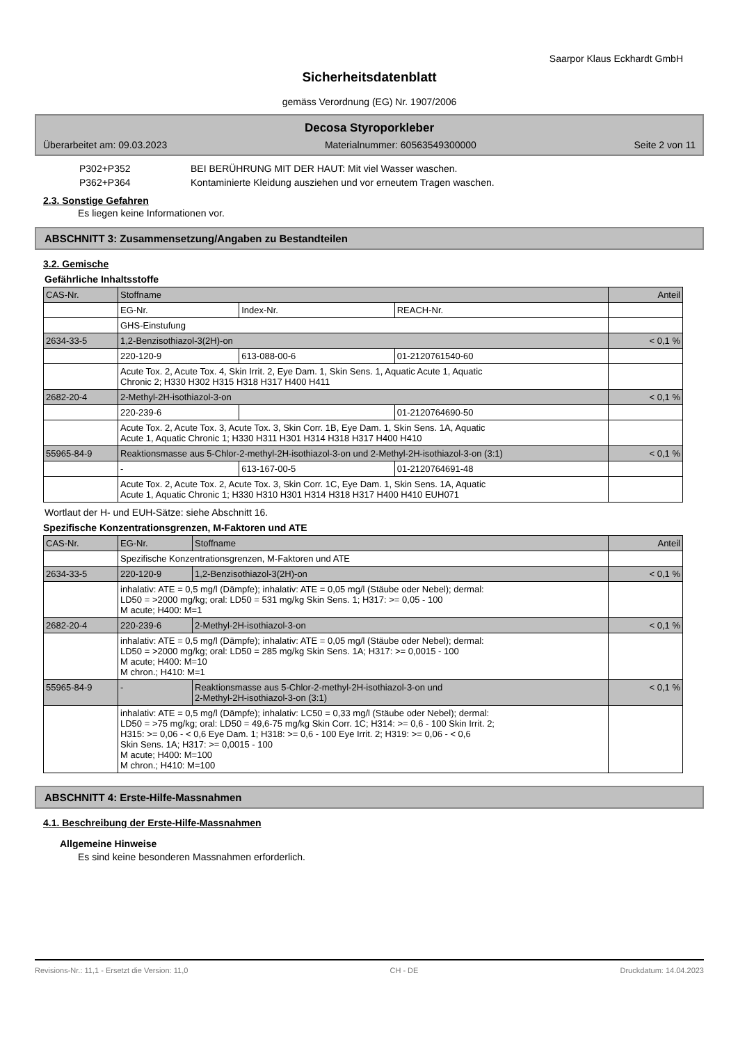Saarpor Klaus Eckhardt GmbH
Sicherheitsdatenblatt
gemäss Verordnung (EG) Nr. 1907/2006
Decosa Styroporkleber
Überarbeitet am: 09.03.2023 Materialnummer: 60563549300000 Seite 2 von 11
P302+P352 BEI BERÜHRUNG MIT DER HAUT: Mit viel Wasser waschen.
P362+P364 Kontaminierte Kleidung ausziehen und vor erneutem Tragen waschen.
2.3. Sonstige Gefahren
Es liegen keine Informationen vor.
ABSCHNITT 3: Zusammensetzung/Angaben zu Bestandteilen
3.2. Gemische
Gefährliche Inhaltsstoffe
| CAS-Nr. | Stoffname | | | Anteil |
| --- | --- | --- | --- | --- |
| | EG-Nr. | Index-Nr. | REACH-Nr. | |
| | GHS-Einstufung | | | |
| 2634-33-5 | 1,2-Benzisothiazol-3(2H)-on | | | < 0,1 % |
| | 220-120-9 | 613-088-00-6 | 01-2120761540-60 | |
| | Acute Tox. 2, Acute Tox. 4, Skin Irrit. 2, Eye Dam. 1, Skin Sens. 1, Aquatic Acute 1, Aquatic Chronic 2; H330 H302 H315 H318 H317 H400 H411 | | | |
| 2682-20-4 | 2-Methyl-2H-isothiazol-3-on | | | < 0,1 % |
| | 220-239-6 | | 01-2120764690-50 | |
| | Acute Tox. 2, Acute Tox. 3, Acute Tox. 3, Skin Corr. 1B, Eye Dam. 1, Skin Sens. 1A, Aquatic Acute 1, Aquatic Chronic 1; H330 H311 H301 H314 H318 H317 H400 H410 | | | |
| 55965-84-9 | Reaktionsmasse aus 5-Chlor-2-methyl-2H-isothiazol-3-on und 2-Methyl-2H-isothiazol-3-on (3:1) | | | < 0,1 % |
| | - | 613-167-00-5 | 01-2120764691-48 | |
| | Acute Tox. 2, Acute Tox. 2, Acute Tox. 3, Skin Corr. 1C, Eye Dam. 1, Skin Sens. 1A, Aquatic Acute 1, Aquatic Chronic 1; H330 H310 H301 H314 H318 H317 H400 H410 EUH071 | | | |
Wortlaut der H- und EUH-Sätze: siehe Abschnitt 16.
Spezifische Konzentrationsgrenzen, M-Faktoren und ATE
| CAS-Nr. | EG-Nr. | Stoffname | Anteil |
| --- | --- | --- | --- |
| | Spezifische Konzentrationsgrenzen, M-Faktoren und ATE | | |
| 2634-33-5 | 220-120-9 | 1,2-Benzisothiazol-3(2H)-on | < 0,1 % |
| | inhalativ: ATE = 0,5 mg/l (Dämpfe); inhalativ: ATE = 0,05 mg/l (Stäube oder Nebel); dermal: LD50 = >2000 mg/kg; oral: LD50 = 531 mg/kg Skin Sens. 1; H317: >= 0,05 - 100 M acute; H400: M=1 | | |
| 2682-20-4 | 220-239-6 | 2-Methyl-2H-isothiazol-3-on | < 0,1 % |
| | inhalativ: ATE = 0,5 mg/l (Dämpfe); inhalativ: ATE = 0,05 mg/l (Stäube oder Nebel); dermal: LD50 = >2000 mg/kg; oral: LD50 = 285 mg/kg Skin Sens. 1A; H317: >= 0,0015 - 100 M acute; H400: M=10 M chron.; H410: M=1 | | |
| 55965-84-9 | - | Reaktionsmasse aus 5-Chlor-2-methyl-2H-isothiazol-3-on und 2-Methyl-2H-isothiazol-3-on (3:1) | < 0,1 % |
| | inhalativ: ATE = 0,5 mg/l (Dämpfe); inhalativ: LC50 = 0,33 mg/l (Stäube oder Nebel); dermal: LD50 = >75 mg/kg; oral: LD50 = 49,6-75 mg/kg Skin Corr. 1C; H314: >= 0,6 - 100 Skin Irrit. 2; H315: >= 0,06 - < 0,6 Eye Dam. 1; H318: >= 0,6 - 100 Eye Irrit. 2; H319: >= 0,06 - < 0,6 Skin Sens. 1A; H317: >= 0,0015 - 100 M acute; H400: M=100 M chron.; H410: M=100 | | |
ABSCHNITT 4: Erste-Hilfe-Massnahmen
4.1. Beschreibung der Erste-Hilfe-Massnahmen
Allgemeine Hinweise
Es sind keine besonderen Massnahmen erforderlich.
Revisions-Nr.: 11,1 - Ersetzt die Version: 11,0 CH - DE Druckdatum: 14.04.2023